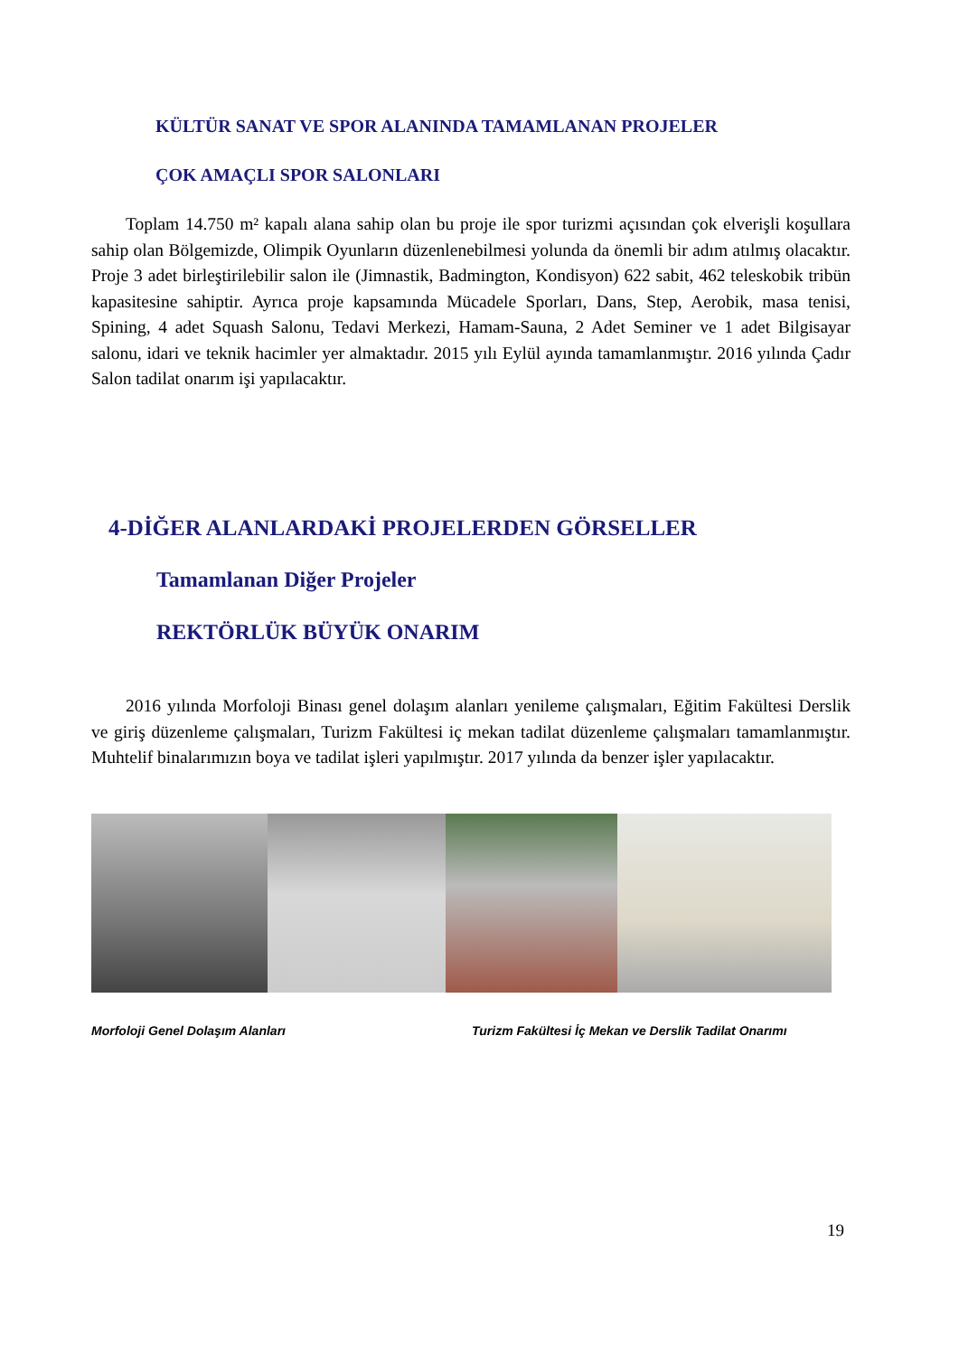KÜLTÜR SANAT VE SPOR ALANINDA TAMAMLANAN PROJELER
ÇOK AMAÇLI SPOR SALONLARI
Toplam 14.750 m² kapalı alana sahip olan bu proje ile spor turizmi açısından çok elverişli koşullara sahip olan Bölgemizde, Olimpik Oyunların düzenlenebilmesi yolunda da önemli bir adım atılmış olacaktır. Proje 3 adet birleştirilebilir salon ile (Jimnastik, Badmington, Kondisyon) 622 sabit, 462 teleskobik tribün kapasitesine sahiptir. Ayrıca proje kapsamında Mücadele Sporları, Dans, Step, Aerobik, masa tenisi, Spining, 4 adet Squash Salonu, Tedavi Merkezi, Hamam-Sauna, 2 Adet Seminer ve 1 adet Bilgisayar salonu, idari ve teknik hacimler yer almaktadır. 2015 yılı Eylül ayında tamamlanmıştır. 2016 yılında Çadır Salon tadilat onarım işi yapılacaktır.
4-DİĞER ALANLARDAKİ PROJELERDEN GÖRSELLER
Tamamlanan Diğer Projeler
REKTÖRLÜK BÜYÜK ONARIM
2016 yılında Morfoloji Binası genel dolaşım alanları yenileme çalışmaları, Eğitim Fakültesi Derslik ve giriş düzenleme çalışmaları, Turizm Fakültesi iç mekan tadilat düzenleme çalışmaları tamamlanmıştır. Muhtelif binalarımızın boya ve tadilat işleri yapılmıştır. 2017 yılında da benzer işler yapılacaktır.
Morfoloji Genel Dolaşım Alanları
Turizm Fakültesi İç Mekan ve Derslik Tadilat Onarımı
19